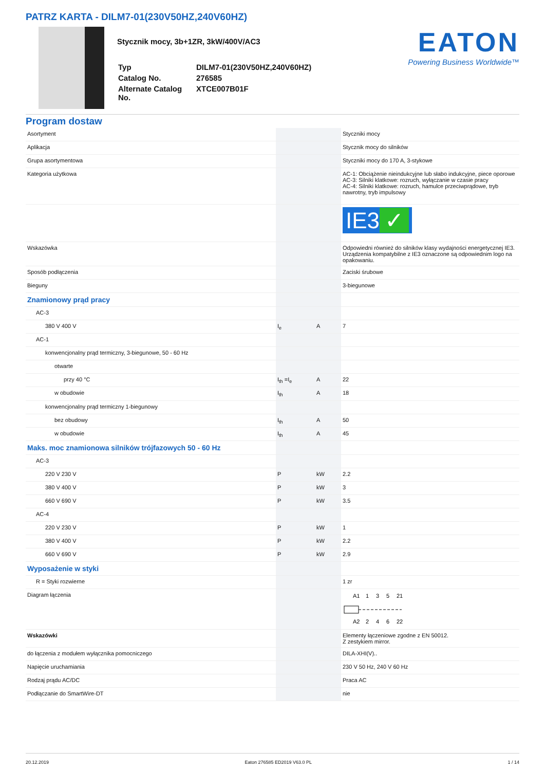PATRZ KARTA - DILM7-01(230V50HZ,240V60HZ)
Stycznik mocy, 3b+1ZR, 3kW/400V/AC3
| Typ | DILM7-01(230V50HZ,240V60HZ) |
| Catalog No. | 276585 |
| Alternate Catalog No. | XTCE007B01F |
EATON
Powering Business Worldwide™
Program dostaw
| Asortyment | | | Styczniki mocy |
| Aplikacja | | | Stycznik mocy do silników |
| Grupa asortymentowa | | | Styczniki mocy do 170 A, 3-stykowe |
| Kategoria użytkowa | | | AC-1: Obciążenie nieindukcyjne lub słabo indukcyjne, piece oporowe AC-3: Silniki klatkowe: rozruch, wyłączanie w czasie pracy AC-4: Silniki klatkowe: rozruch, hamulce przeciwprądowe, tryb nawrotny, tryb impulsowy |
| | | | IE3 ✓ |
| Wskazówka | | | Odpowiedni również do silników klasy wydajności energetycznej IE3. Urządzenia kompatybilne z IE3 oznaczone są odpowiednim logo na opakowaniu. |
| Sposób podłączenia | | | Zaciski śrubowe |
| Bieguny | | | 3-biegunowe |
| Znamionowy prąd pracy | | | |
| AC-3 | | | |
| 380 V 400 V | I<sub>e</sub> | A | 7 |
| AC-1 | | | |
| konwencjonalny prąd termiczny, 3-biegunowe, 50 - 60 Hz | | | |
| otwarte | | | |
| przy 40 °C | I<sub>th</sub> =I<sub>e</sub> | A | 22 |
| w obudowie | I<sub>th</sub> | A | 18 |
| konwencjonalny prąd termiczny 1-biegunowy | | | |
| bez obudowy | I<sub>th</sub> | A | 50 |
| w obudowie | I<sub>th</sub> | A | 45 |
| Maks. moc znamionowa silników trójfazowych 50 - 60 Hz | | | |
| AC-3 | | | |
| 220 V 230 V | P | kW | 2.2 |
| 380 V 400 V | P | kW | 3 |
| 660 V 690 V | P | kW | 3.5 |
| AC-4 | | | |
| 220 V 230 V | P | kW | 1 |
| 380 V 400 V | P | kW | 2.2 |
| 660 V 690 V | P | kW | 2.9 |
| Wyposażenie w styki | | | |
| R = Styki rozwierne | | | 1 zr |
| Diagram łączenia | | | A1 1 3 5 21 A2 2 4 6 22 |
| Wskazówki | | | Elementy łączeniowe zgodne z EN 50012. Z zestykiem mirror. |
| do łączenia z modułem wyłącznika pomocniczego | | | DILA-XHI(V).. |
| Napięcie uruchamiania | | | 230 V 50 Hz, 240 V 60 Hz |
| Rodzaj prądu AC/DC | | | Praca AC |
| Podłączanie do SmartWire-DT | | | nie |
20.12.2019 Eaton 276585 ED2019 V63.0 PL 1 / 14